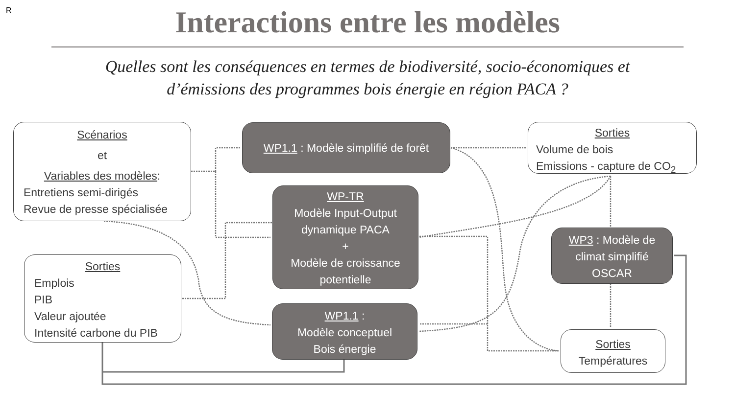R
Interactions entre les modèles
Quelles sont les conséquences en termes de biodiversité, socio-économiques et
d’émissions des programmes bois énergie en région PACA ?
Scénarios
et
Variables des modèles:
Entretiens semi-dirigés
Revue de presse spécialisée
WP1.1 : Modèle simplifié de forêt
Sorties
Volume de bois
Emissions - capture de CO<sub>2</sub>
WP-TR
Modèle Input-Output
dynamique PACA
+
Modèle de croissance
potentielle
WP3 : Modèle de
climat simplifié
OSCAR
Sorties
Emplois
PIB
Valeur ajoutée
Intensité carbone du PIB
WP1.1 :
Modèle conceptuel
Bois énergie
Sorties
Températures